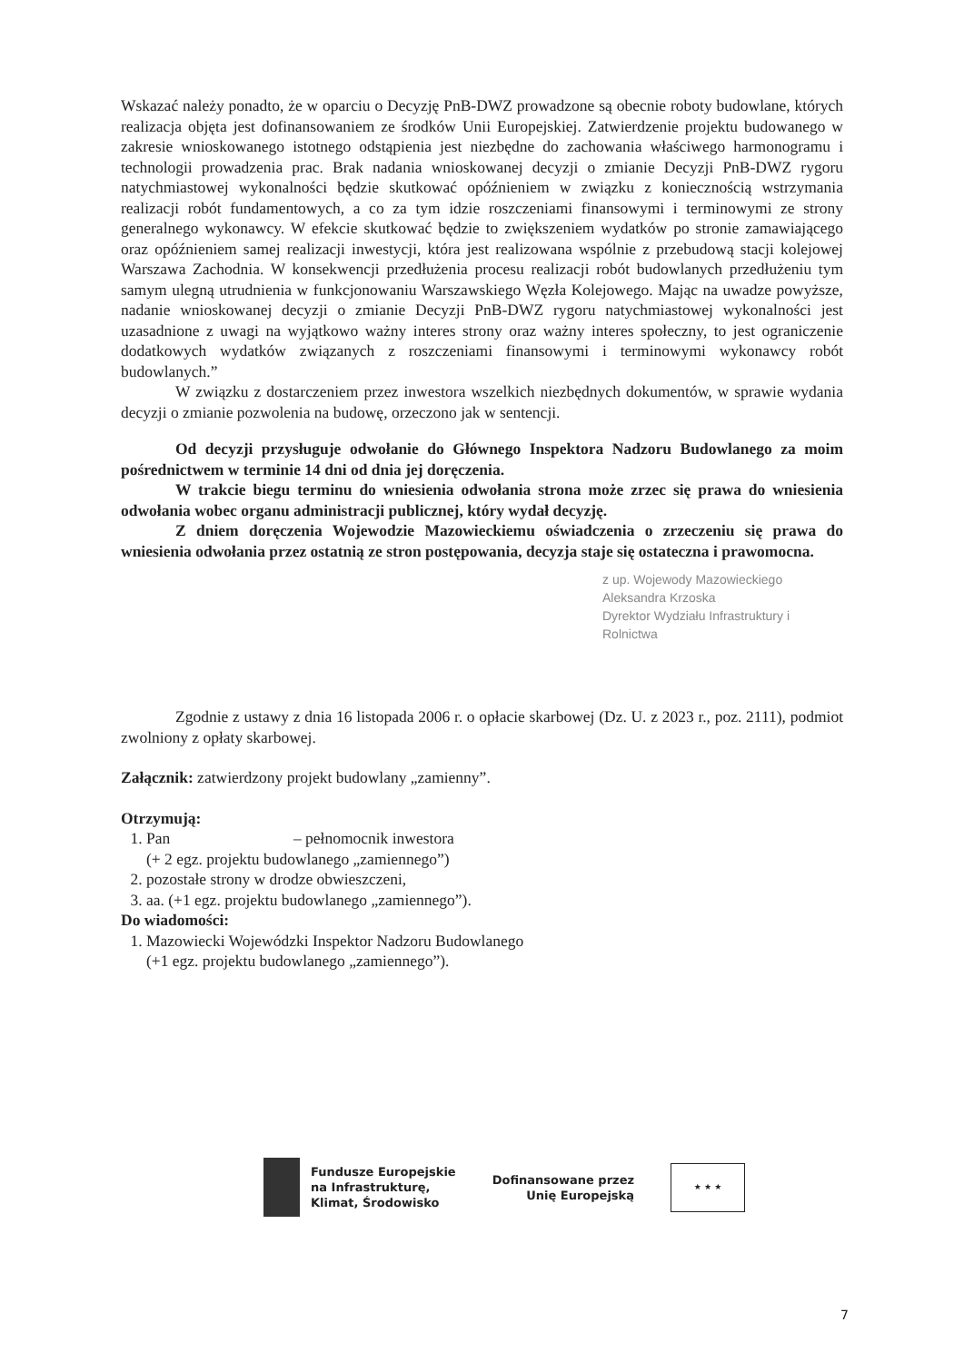Wskazać należy ponadto, że w oparciu o Decyzję PnB-DWZ prowadzone są obecnie roboty budowlane, których realizacja objęta jest dofinansowaniem ze środków Unii Europejskiej. Zatwierdzenie projektu budowanego w zakresie wnioskowanego istotnego odstąpienia jest niezbędne do zachowania właściwego harmonogramu i technologii prowadzenia prac. Brak nadania wnioskowanej decyzji o zmianie Decyzji PnB-DWZ rygoru natychmiastowej wykonalności będzie skutkować opóźnieniem w związku z koniecznością wstrzymania realizacji robót fundamentowych, a co za tym idzie roszczeniami finansowymi i terminowymi ze strony generalnego wykonawcy. W efekcie skutkować będzie to zwiększeniem wydatków po stronie zamawiającego oraz opóźnieniem samej realizacji inwestycji, która jest realizowana wspólnie z przebudową stacji kolejowej Warszawa Zachodnia. W konsekwencji przedłużenia procesu realizacji robót budowlanych przedłużeniu tym samym ulegną utrudnienia w funkcjonowaniu Warszawskiego Węzła Kolejowego. Mając na uwadze powyższe, nadanie wnioskowanej decyzji o zmianie Decyzji PnB-DWZ rygoru natychmiastowej wykonalności jest uzasadnione z uwagi na wyjątkowo ważny interes strony oraz ważny interes społeczny, to jest ograniczenie dodatkowych wydatków związanych z roszczeniami finansowymi i terminowymi wykonawcy robót budowlanych.”
W związku z dostarczeniem przez inwestora wszelkich niezbędnych dokumentów, w sprawie wydania decyzji o zmianie pozwolenia na budowę, orzeczono jak w sentencji.
Od decyzji przysługuje odwołanie do Głównego Inspektora Nadzoru Budowlanego za moim pośrednictwem w terminie 14 dni od dnia jej doręczenia.
W trakcie biegu terminu do wniesienia odwołania strona może zrzec się prawa do wniesienia odwołania wobec organu administracji publicznej, który wydał decyzję.
Z dniem doręczenia Wojewodzie Mazowieckiemu oświadczenia o zrzeczeniu się prawa do wniesienia odwołania przez ostatnią ze stron postępowania, decyzja staje się ostateczna i prawomocna.
z up. Wojewody Mazowieckiego
Aleksandra Krzoska
Dyrektor Wydziału Infrastruktury i Rolnictwa
Zgodnie z ustawy z dnia 16 listopada 2006 r. o opłacie skarbowej (Dz. U. z 2023 r., poz. 2111), podmiot zwolniony z opłaty skarbowej.
Załącznik: zatwierdzony projekt budowlany „zamienny”.
Otrzymują:
1. Pan – pełnomocnik inwestora
(+ 2 egz. projektu budowlanego „zamiennego”)
2. pozostałe strony w drodze obwieszczeni,
3. aa. (+1 egz. projektu budowlanego „zamiennego”).
Do wiadomości:
1. Mazowiecki Wojewódzki Inspektor Nadzoru Budowlanego
(+1 egz. projektu budowlanego „zamiennego”).
Fundusze Europejskie
na Infrastrukturę,
Klimat, Środowisko
Dofinansowane przez
Unię Europejską
★ ★ ★
7